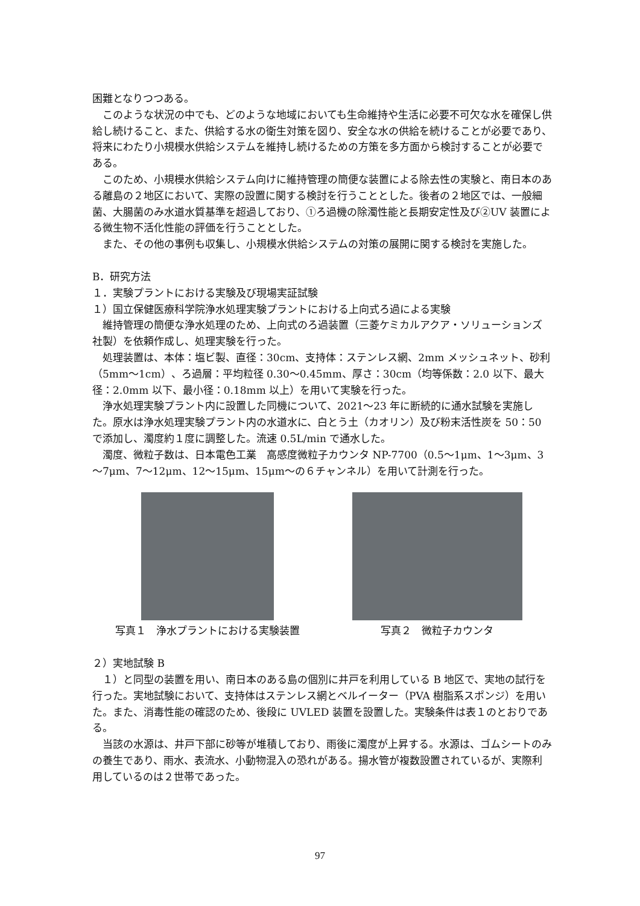困難となりつつある。
このような状況の中でも、どのような地域においても生命維持や生活に必要不可欠な水を確保し供給し続けること、また、供給する水の衛生対策を図り、安全な水の供給を続けることが必要であり、将来にわたり小規模水供給システムを維持し続けるための方策を多方面から検討することが必要である。
このため、小規模水供給システム向けに維持管理の簡便な装置による除去性の実験と、南日本のある離島の２地区において、実際の設置に関する検討を行うこととした。後者の２地区では、一般細菌、大腸菌のみ水道水質基準を超過しており、①ろ過機の除濁性能と長期安定性及び②UV 装置による微生物不活化性能の評価を行うこととした。
また、その他の事例も収集し、小規模水供給システムの対策の展開に関する検討を実施した。
B．研究方法
１．実験プラントにおける実験及び現場実証試験
１）国立保健医療科学院浄水処理実験プラントにおける上向式ろ過による実験
維持管理の簡便な浄水処理のため、上向式のろ過装置（三菱ケミカルアクア・ソリューションズ社製）を依頼作成し、処理実験を行った。
処理装置は、本体：塩ビ製、直径：30cm、支持体：ステンレス網、2mm メッシュネット、砂利（5mm～1cm）、ろ過層：平均粒径 0.30～0.45mm、厚さ：30cm（均等係数：2.0 以下、最大径：2.0mm 以下、最小径：0.18mm 以上）を用いて実験を行った。
浄水処理実験プラント内に設置した同機について、2021～23 年に断続的に通水試験を実施した。原水は浄水処理実験プラント内の水道水に、白とう土（カオリン）及び粉末活性炭を 50：50 で添加し、濁度約１度に調整した。流速 0.5L/min で通水した。
濁度、微粒子数は、日本電色工業　高感度微粒子カウンタ NP-7700（0.5～1μm、1～3μm、3～7μm、7～12μm、12～15μm、15μm～の６チャンネル）を用いて計測を行った。
写真１　浄水プラントにおける実験装置 写真２　微粒子カウンタ
２）実地試験 B
１）と同型の装置を用い、南日本のある島の個別に井戸を利用している B 地区で、実地の試行を行った。実地試験において、支持体はステンレス網とベルイーター（PVA 樹脂系スポンジ）を用いた。また、消毒性能の確認のため、後段に UVLED 装置を設置した。実験条件は表１のとおりである。
当該の水源は、井戸下部に砂等が堆積しており、雨後に濁度が上昇する。水源は、ゴムシートのみの養生であり、雨水、表流水、小動物混入の恐れがある。揚水管が複数設置されているが、実際利用しているのは２世帯であった。
97